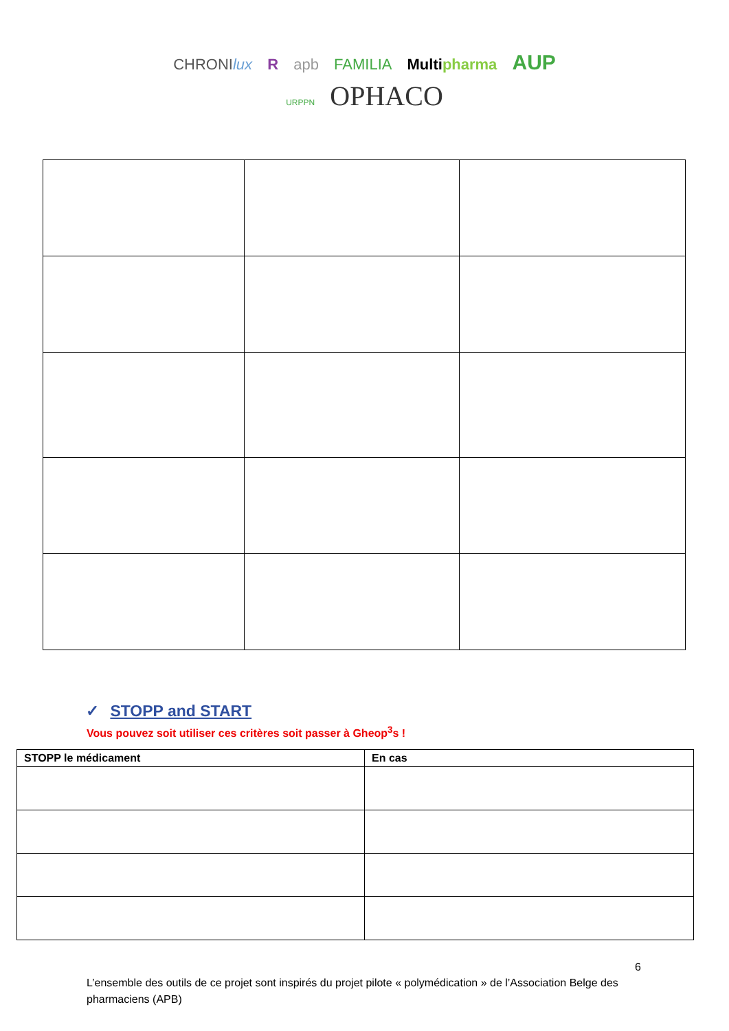CHRONIlux R apb FAMILIA Multi pharma AUP
URPPN OPHACO
✓ STOPP and START
Vous pouvez soit utiliser ces critères soit passer à Gheop<sup>3</sup>s !
| STOPP le médicament | En cas |
| --- | --- |
6
L’ensemble des outils de ce projet sont inspirés du projet pilote « polymédication » de l’Association Belge des pharmaciens (APB)